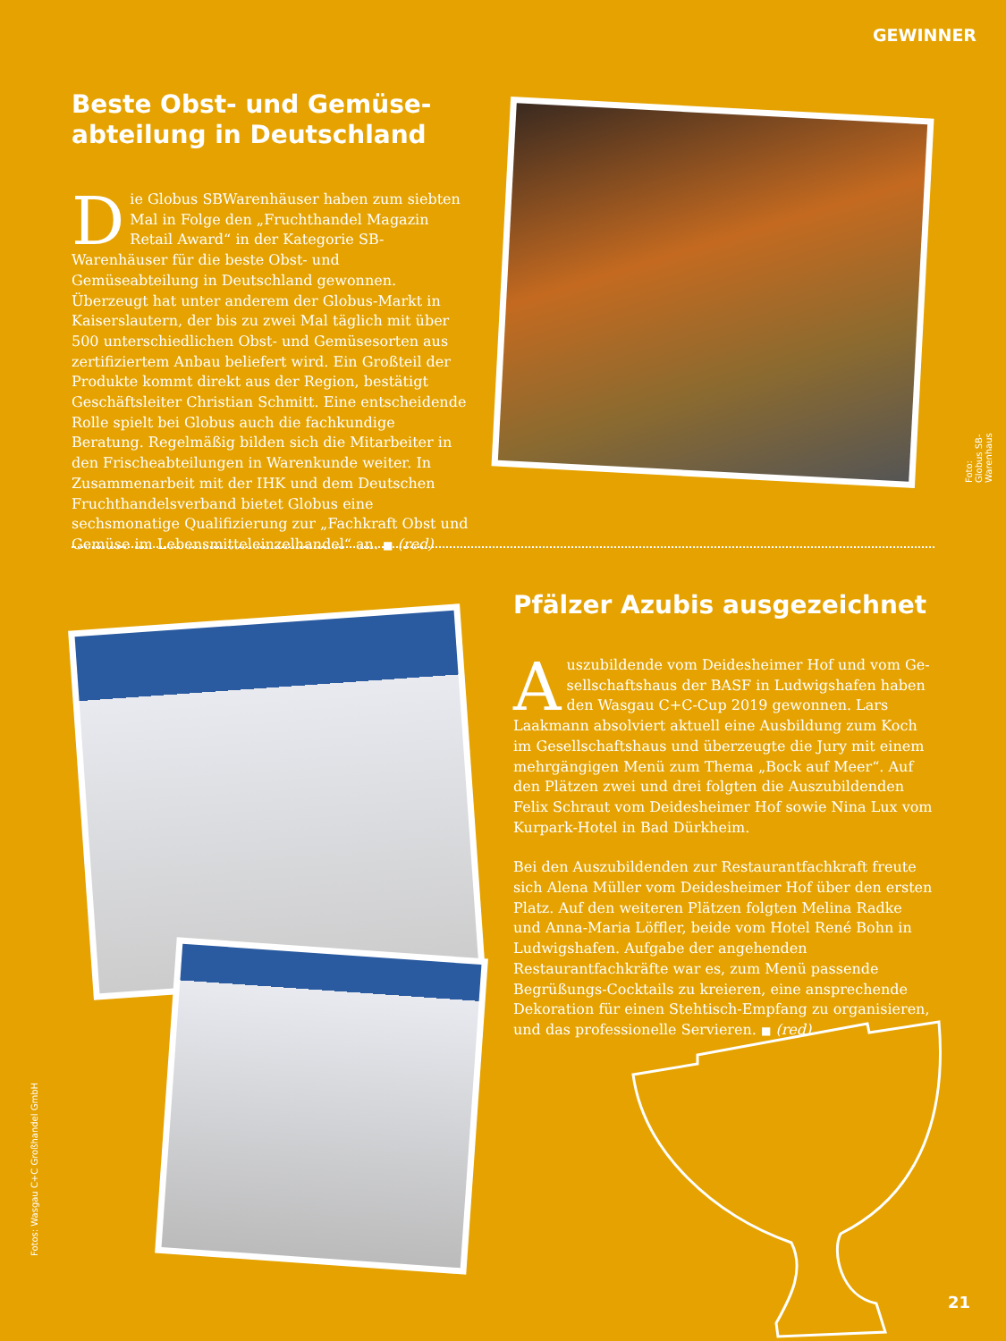GEWINNER
Beste Obst- und Gemüse-
abteilung in Deutschland
Die Globus SBWarenhäuser haben zum siebten Mal in Folge den „Fruchthandel Magazin Retail Award“ in der Kategorie SB-Warenhäuser für die beste Obst- und Gemüseabteilung in Deutschland gewonnen. Überzeugt hat unter anderem der Globus-Markt in Kaisers­lautern, der bis zu zwei Mal täglich mit über 500 unter­schiedlichen Obst- und Gemüsesorten aus zertifiziertem Anbau beliefert wird. Ein Großteil der Produkte kommt direkt aus der Region, bestätigt Geschäftsleiter Christian Schmitt. Eine entscheidende Rolle spielt bei Globus auch die fachkundige Beratung. Regelmäßig bilden sich die Mit­arbeiter in den Frischeabteilungen in Warenkunde weiter. In Zusammenarbeit mit der IHK und dem Deutschen Fruchthandelsverband bietet Globus eine sechsmonatige Qualifizierung zur „Fachkraft Obst und Gemüse im Le­bensmitteleinzelhandel“ an. ■ (red)
Foto: Globus SB-Warenhaus
Pfälzer Azubis ausgezeichnet
Auszubildende vom Deidesheimer Hof und vom Ge­sellschaftshaus der BASF in Ludwigshafen haben den Wasgau C+C-Cup 2019 gewonnen. Lars Laakmann absolviert aktuell eine Ausbildung zum Koch im Gesellschafts­haus und überzeugte die Jury mit einem mehrgängigen Menü zum Thema „Bock auf Meer“. Auf den Plätzen zwei und drei folgten die Auszubildenden Felix Schraut vom Deidesheimer Hof sowie Nina Lux vom Kurpark-Hotel in Bad Dürkheim.
Bei den Auszubildenden zur Restaurantfachkraft freute sich Alena Müller vom Deidesheimer Hof über den ersten Platz. Auf den weiteren Plätzen folgten Melina Radke und Anna-Ma­ria Löffler, beide vom Hotel René Bohn in Ludwigshafen. Auf­gabe der angehenden Restaurantfachkräfte war es, zum Menü passende Begrüßungs-Cocktails zu kreieren, eine ansprechende Dekoration für einen Stehtisch-Empfang zu organisieren, und das professionelle Servieren. ■ (red)
Fotos: Wasgau C+C Großhandel GmbH
21